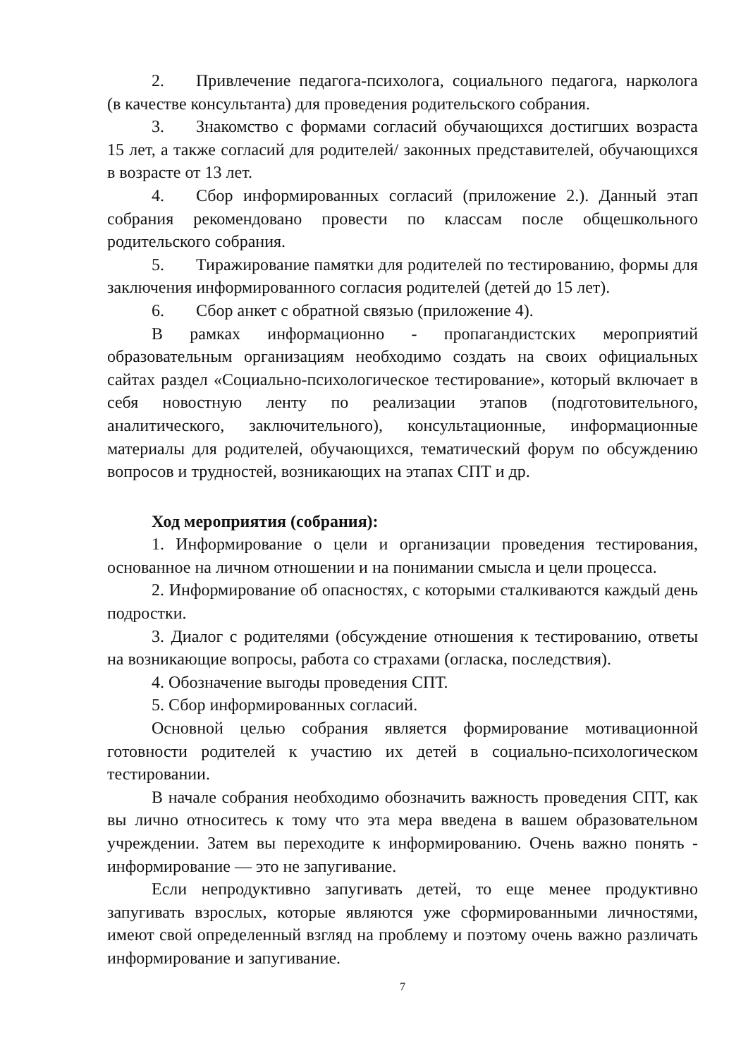2. Привлечение педагога-психолога, социального педагога, нарколога (в качестве консультанта) для проведения родительского собрания.
3. Знакомство с формами согласий обучающихся достигших возраста 15 лет, а также согласий для родителей/ законных представителей, обучающихся в возрасте от 13 лет.
4. Сбор информированных согласий (приложение 2.). Данный этап собрания рекомендовано провести по классам после общешкольного родительского собрания.
5. Тиражирование памятки для родителей по тестированию, формы для заключения информированного согласия родителей (детей до 15 лет).
6. Сбор анкет с обратной связью (приложение 4).
В рамках информационно - пропагандистских мероприятий образовательным организациям необходимо создать на своих официальных сайтах раздел «Социально-психологическое тестирование», который включает в себя новостную ленту по реализации этапов (подготовительного, аналитического, заключительного), консультационные, информационные материалы для родителей, обучающихся, тематический форум по обсуждению вопросов и трудностей, возникающих на этапах СПТ и др.
Ход мероприятия (собрания):
1. Информирование о цели и организации проведения тестирования, основанное на личном отношении и на понимании смысла и цели процесса.
2. Информирование об опасностях, с которыми сталкиваются каждый день подростки.
3. Диалог с родителями (обсуждение отношения к тестированию, ответы на возникающие вопросы, работа со страхами (огласка, последствия).
4. Обозначение выгоды проведения СПТ.
5. Сбор информированных согласий.
Основной целью собрания является формирование мотивационной готовности родителей к участию их детей в социально-психологическом тестировании.
В начале собрания необходимо обозначить важность проведения СПТ, как вы лично относитесь к тому что эта мера введена в вашем образовательном учреждении. Затем вы переходите к информированию. Очень важно понять - информирование — это не запугивание.
Если непродуктивно запугивать детей, то еще менее продуктивно запугивать взрослых, которые являются уже сформированными личностями, имеют свой определенный взгляд на проблему и поэтому очень важно различать информирование и запугивание.
7